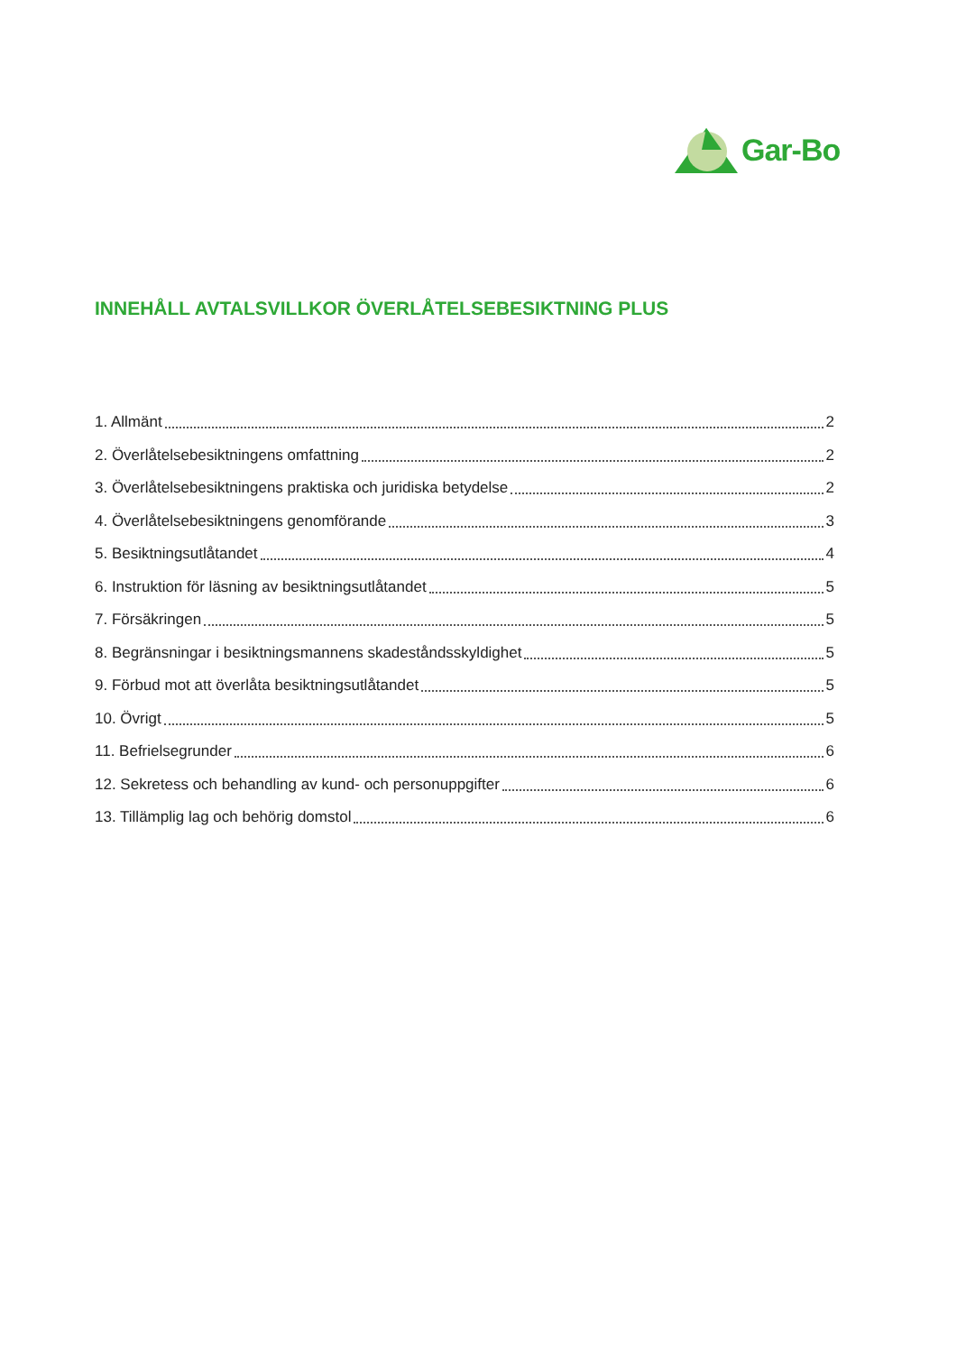Gar-Bo
INNEHÅLL AVTALSVILLKOR ÖVERLÅTELSEBESIKTNING PLUS
1. Allmänt 2
2. Överlåtelsebesiktningens omfattning 2
3. Överlåtelsebesiktningens praktiska och juridiska betydelse 2
4. Överlåtelsebesiktningens genomförande 3
5. Besiktningsutlåtandet 4
6. Instruktion för läsning av besiktningsutlåtandet 5
7. Försäkringen 5
8. Begränsningar i besiktningsmannens skadeståndsskyldighet 5
9. Förbud mot att överlåta besiktningsutlåtandet 5
10. Övrigt 5
11. Befrielsegrunder 6
12. Sekretess och behandling av kund- och personuppgifter 6
13. Tillämplig lag och behörig domstol 6